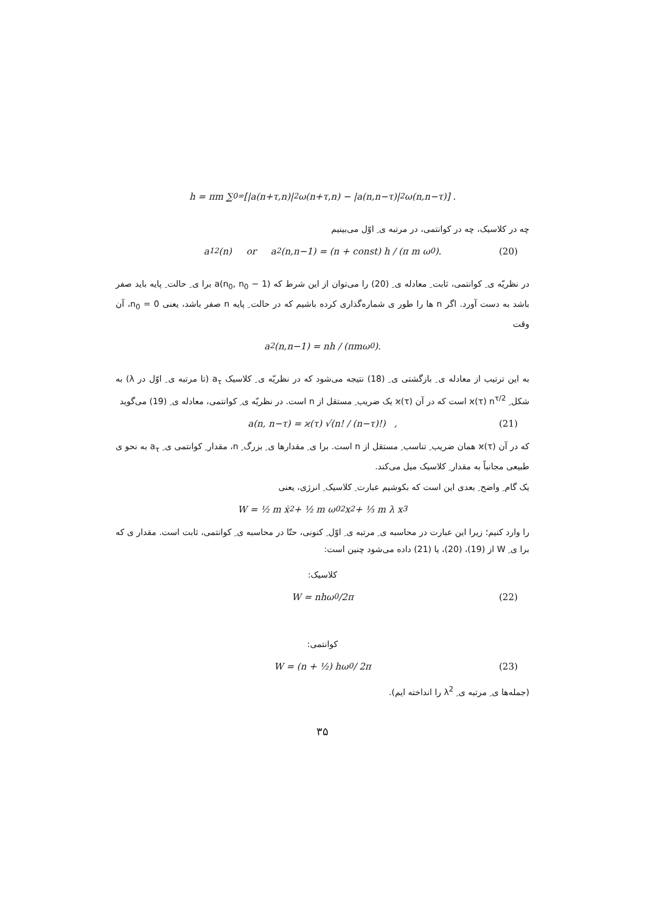h = πm ∑<sub>0</sub><sup>∞</sup> [|a(n+τ,n)|<sup>2</sup> ω(n+τ,n) − |a(n,n−τ)|<sup>2</sup> ω(n,n−τ)] .
چه در کلاسیک، چه در کوانتمی، در مرتبه ی ِ اوّل می‌بینیم
a<sub>1</sub><sup>2</sup>(n) or a<sup>2</sup>(n,n−1) = (n + const) h / (π m ω<sub>0</sub>). (20)
در نظریّه ی ِ کوانتمی، ثابت ِ معادله ی ِ (20) را می‌توان از این شرط که a(n<sub>0</sub>, n<sub>0</sub> − 1) برا ی ِ حالت ِ پایه باید صفر باشد به دست آورد. اگر n ها را طور ی شماره‌گذاری کرده باشیم که در حالت ِ پایه n صفر باشد، یعنی n<sub>0</sub> = 0، آن وقت
a<sup>2</sup>(n,n−1) = nh / (πmω<sub>0</sub>).
به این ترتیب از معادله ی ِ بازگشتی ی ِ (18) نتیجه می‌شود که در نظریّه ی ِ کلاسیک a<sub>τ</sub> (تا مرتبه ی ِ اوّل در λ) به شکل ِ ϰ(τ) n<sup>τ/2</sup> است که در آن ϰ(τ) یک ضریب ِ مستقل از n است. در نظریّه ی ِ کوانتمی، معادله ی ِ (19) می‌گوید
a(n, n−τ) = ϰ(τ) √(n! / (n−τ)!) , (21)
که در آن ϰ(τ) همان ضریب ِ تناسب ِ مستقل از n است. برا ی ِ مقدارها ی ِ بزرگ ِ n، مقدار ِ کوانتمی ی ِ a<sub>τ</sub> به نحو ی طبیعی مجانباً به مقدار ِ کلاسیک میل می‌کند.
یک گام ِ واضح ِ بعدی این است که بکوشیم عبارت ِ کلاسیک ِ انرژی، یعنی
W = ½ m ẋ<sup>2</sup> + ½ m ω<sub>0</sub><sup>2</sup> x<sup>2</sup> + ⅓ m λ x<sup>3</sup>
را وارد کنیم؛ زیرا این عبارت در محاسبه ی ِ مرتبه ی ِ اوّل ِ کنونی، حتّا در محاسبه ی ِ کوانتمی، ثابت است. مقدار ی که برا ی ِ W از (19)، (20)، یا (21) داده می‌شود چنین است:
کلاسیک:
W = nhω<sub>0</sub>/2π (22)
کوانتمی:
W = (n + ½) hω<sub>0</sub> / 2π (23)
(جمله‌ها ی ِ مرتبه ی ِ λ<sup>2</sup> را انداخته ایم).
۳۵